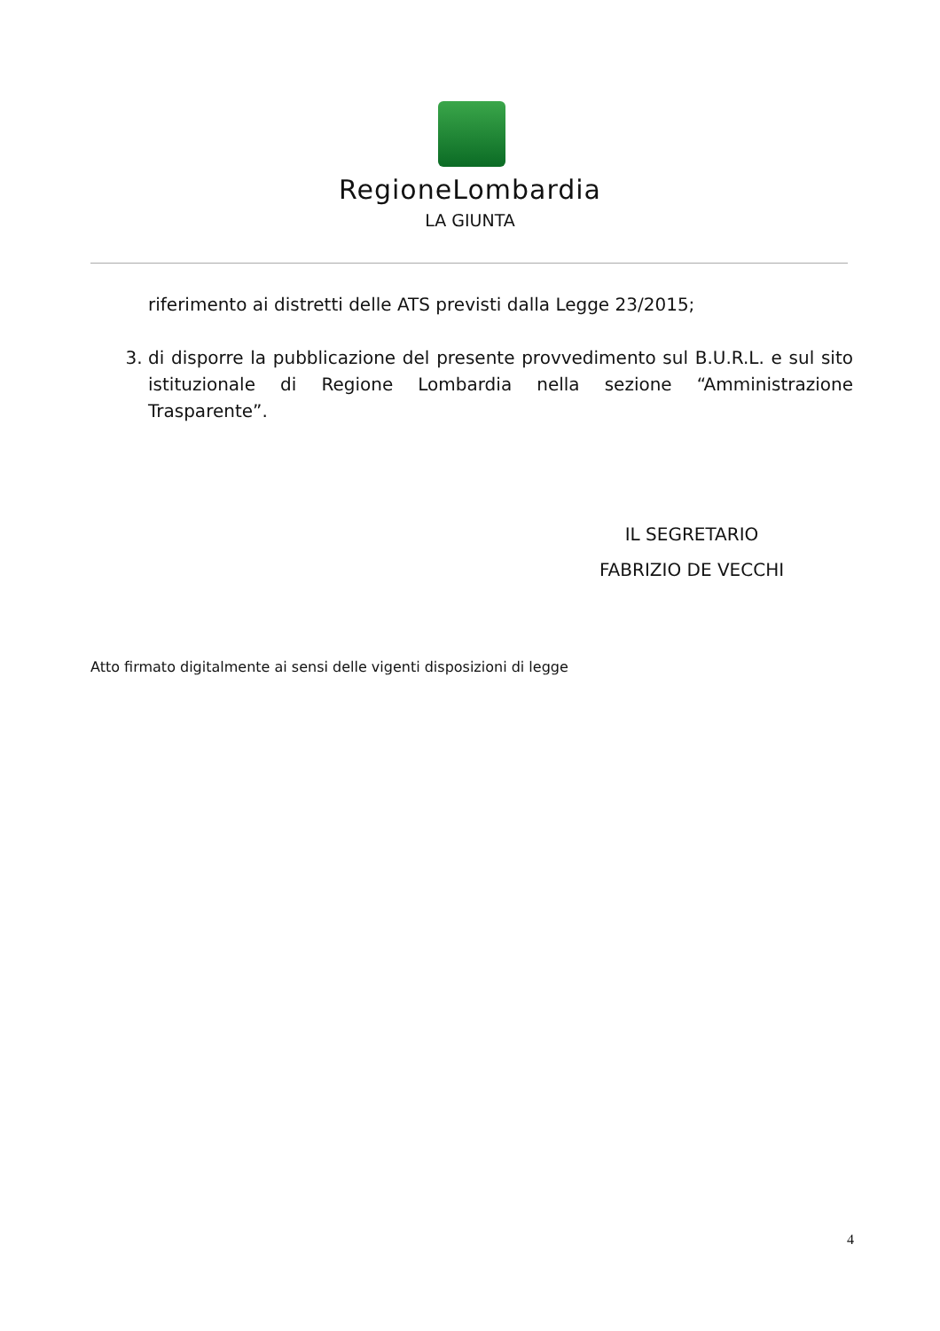RegioneLombardia
LA GIUNTA
riferimento ai distretti delle ATS previsti dalla Legge 23/2015;
3. di disporre la pubblicazione del presente provvedimento sul B.U.R.L. e sul sito istituzionale di Regione Lombardia nella sezione “Amministrazione Trasparente”.
IL SEGRETARIO
FABRIZIO DE VECCHI
Atto firmato digitalmente ai sensi delle vigenti disposizioni di legge
4